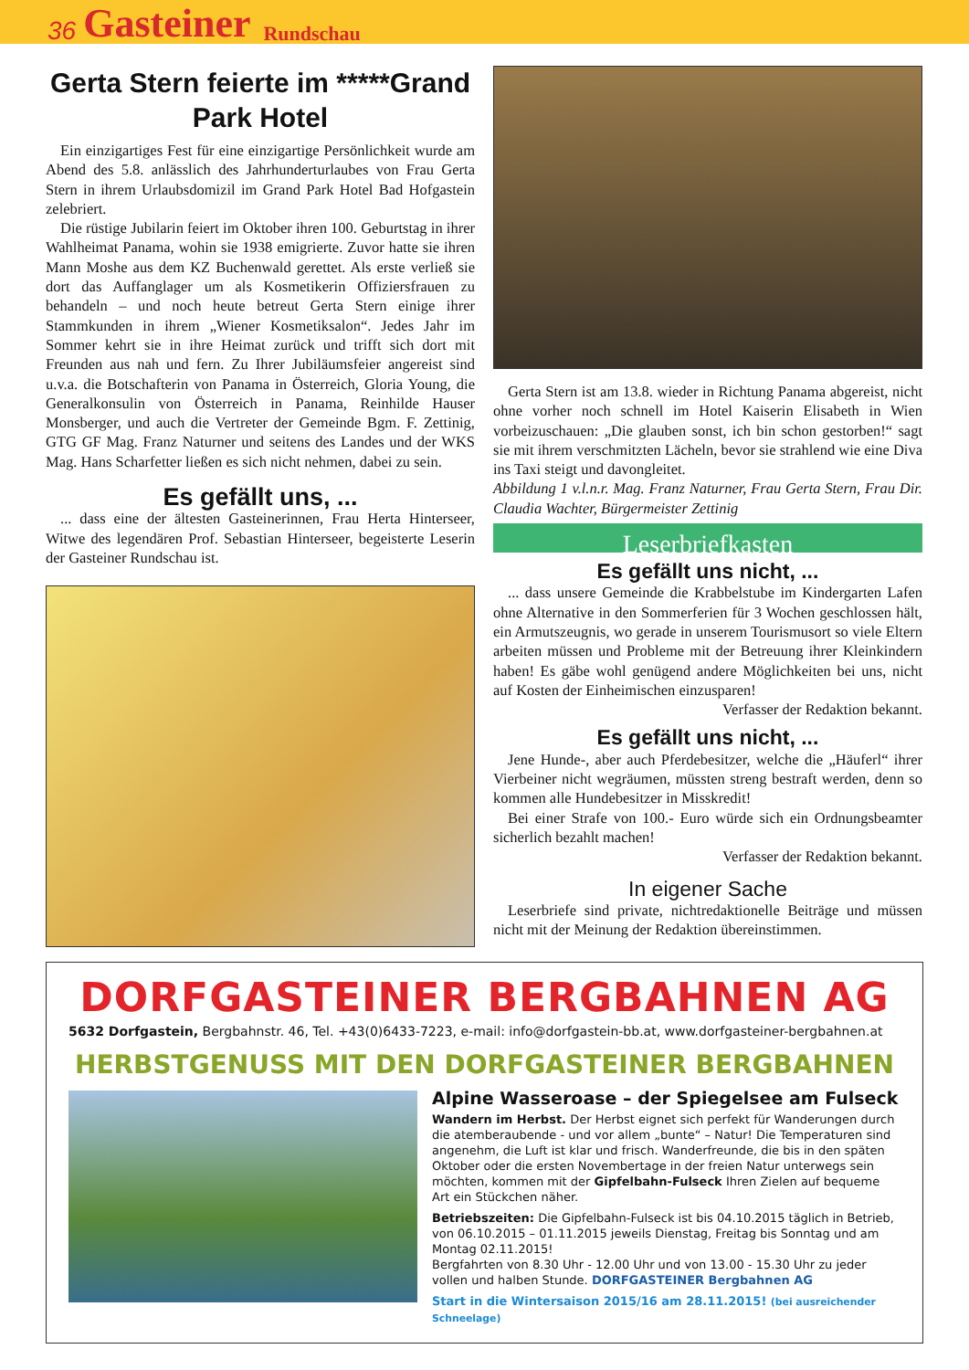36 Gasteiner Rundschau
Gerta Stern feierte im *****Grand Park Hotel
Ein einzigartiges Fest für eine einzigartige Persönlichkeit wurde am Abend des 5.8. anlässlich des Jahrhunderturlaubes von Frau Gerta Stern in ihrem Urlaubsdomizil im Grand Park Hotel Bad Hofgastein zelebriert.
Die rüstige Jubilarin feiert im Oktober ihren 100. Geburtstag in ihrer Wahlheimat Panama, wohin sie 1938 emigrierte. Zuvor hatte sie ihren Mann Moshe aus dem KZ Buchenwald gerettet. Als erste verließ sie dort das Auffanglager um als Kosmetikerin Offiziersfrauen zu behandeln – und noch heute betreut Gerta Stern einige ihrer Stammkunden in ihrem „Wiener Kosmetiksalon“. Jedes Jahr im Sommer kehrt sie in ihre Heimat zurück und trifft sich dort mit Freunden aus nah und fern. Zu Ihrer Jubiläumsfeier angereist sind u.v.a. die Botschafterin von Panama in Österreich, Gloria Young, die Generalkonsulin von Österreich in Panama, Reinhilde Hauser Monsberger, und auch die Vertreter der Gemeinde Bgm. F. Zettinig, GTG GF Mag. Franz Naturner und seitens des Landes und der WKS Mag. Hans Scharfetter ließen es sich nicht nehmen, dabei zu sein.
Es gefällt uns, ...
... dass eine der ältesten Gasteinerinnen, Frau Herta Hinterseer, Witwe des legendären Prof. Sebastian Hinterseer, begeisterte Leserin der Gasteiner Rundschau ist.
Gerta Stern ist am 13.8. wieder in Richtung Panama abgereist, nicht ohne vorher noch schnell im Hotel Kaiserin Elisabeth in Wien vorbeizuschauen: „Die glauben sonst, ich bin schon gestorben!“ sagt sie mit ihrem verschmitzten Lächeln, bevor sie strahlend wie eine Diva ins Taxi steigt und davongleitet.
Abbildung 1 v.l.n.r. Mag. Franz Naturner, Frau Gerta Stern, Frau Dir. Claudia Wachter, Bürgermeister Zettinig
Leserbriefkasten
Es gefällt uns nicht, ...
... dass unsere Gemeinde die Krabbelstube im Kindergarten Lafen ohne Alternative in den Sommerferien für 3 Wochen geschlossen hält, ein Armutszeugnis, wo gerade in unserem Tourismusort so viele Eltern arbeiten müssen und Probleme mit der Betreuung ihrer Kleinkindern haben! Es gäbe wohl genügend andere Möglichkeiten bei uns, nicht auf Kosten der Einheimischen einzusparen!
Verfasser der Redaktion bekannt.
Es gefällt uns nicht, ...
Jene Hunde-, aber auch Pferdebesitzer, welche die „Häuferl“ ihrer Vierbeiner nicht wegräumen, müssten streng bestraft werden, denn so kommen alle Hundebesitzer in Misskredit!
Bei einer Strafe von 100.- Euro würde sich ein Ordnungsbeamter sicherlich bezahlt machen!
Verfasser der Redaktion bekannt.
In eigener Sache
Leserbriefe sind private, nichtredaktionelle Beiträge und müssen nicht mit der Meinung der Redaktion übereinstimmen.
DORFGASTEINER BERGBAHNEN AG
5632 Dorfgastein, Bergbahnstr. 46, Tel. +43(0)6433-7223, e-mail: info@dorfgastein-bb.at, www.dorfgasteiner-bergbahnen.at
HERBSTGENUSS MIT DEN DORFGASTEINER BERGBAHNEN
Alpine Wasseroase – der Spiegelsee am Fulseck
Wandern im Herbst. Der Herbst eignet sich perfekt für Wanderungen durch die atemberaubende - und vor allem „bunte“ – Natur! Die Temperaturen sind angenehm, die Luft ist klar und frisch. Wanderfreunde, die bis in den späten Oktober oder die ersten Novembertage in der freien Natur unterwegs sein möchten, kommen mit der Gipfelbahn-Fulseck Ihren Zielen auf bequeme Art ein Stückchen näher.
Betriebszeiten: Die Gipfelbahn-Fulseck ist bis 04.10.2015 täglich in Betrieb, von 06.10.2015 – 01.11.2015 jeweils Dienstag, Freitag bis Sonntag und am Montag 02.11.2015!
Bergfahrten von 8.30 Uhr - 12.00 Uhr und von 13.00 - 15.30 Uhr zu jeder vollen und halben Stunde. DORFGASTEINER Bergbahnen AG
Start in die Wintersaison 2015/16 am 28.11.2015! (bei ausreichender Schneelage)